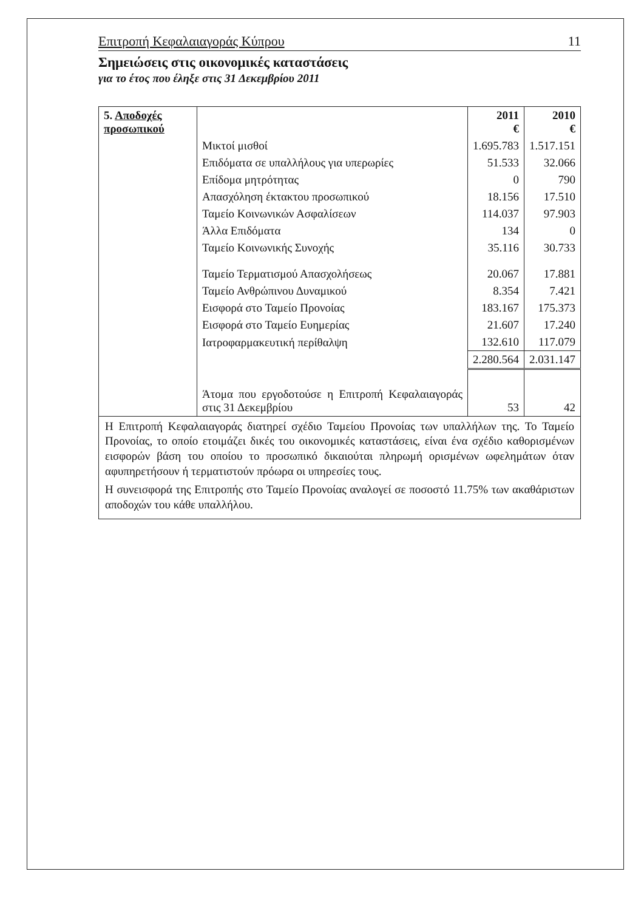Επιτροπή Κεφαλαιαγοράς Κύπρου 11
Σημειώσεις στις οικονομικές καταστάσεις
για το έτος που έληξε στις 31 Δεκεμβρίου 2011
| 5. Αποδοχές προσωπικού | | 2011 € | 2010 € |
| | Μικτοί μισθοί | 1.695.783 | 1.517.151 |
| | Επιδόματα σε υπαλλήλους για υπερωρίες | 51.533 | 32.066 |
| | Επίδομα μητρότητας | 0 | 790 |
| | Απασχόληση έκτακτου προσωπικού | 18.156 | 17.510 |
| | Ταμείο Κοινωνικών Ασφαλίσεων | 114.037 | 97.903 |
| | Άλλα Επιδόματα | 134 | 0 |
| | Ταμείο Κοινωνικής Συνοχής | 35.116 | 30.733 |
| | Ταμείο Τερματισμού Απασχολήσεως | 20.067 | 17.881 |
| | Ταμείο Ανθρώπινου Δυναμικού | 8.354 | 7.421 |
| | Εισφορά στο Ταμείο Προνοίας | 183.167 | 175.373 |
| | Εισφορά στο Ταμείο Ευημερίας | 21.607 | 17.240 |
| | Ιατροφαρμακευτική περίθαλψη | 132.610 | 117.079 |
| | | 2.280.564 | 2.031.147 |
| | Άτομα που εργοδοτούσε η Επιτροπή Κεφαλαιαγοράς στις 31 Δεκεμβρίου | 53 | 42 |
Η Επιτροπή Κεφαλαιαγοράς διατηρεί σχέδιο Ταμείου Προνοίας των υπαλλήλων της. Το Ταμείο Προνοίας, το οποίο ετοιμάζει δικές του οικονομικές καταστάσεις, είναι ένα σχέδιο καθορισμένων εισφορών βάση του οποίου το προσωπικό δικαιούται πληρωμή ορισμένων ωφελημάτων όταν αφυπηρετήσουν ή τερματιστούν πρόωρα οι υπηρεσίες τους.
Η συνεισφορά της Επιτροπής στο Ταμείο Προνοίας αναλογεί σε ποσοστό 11.75% των ακαθάριστων αποδοχών του κάθε υπαλλήλου.